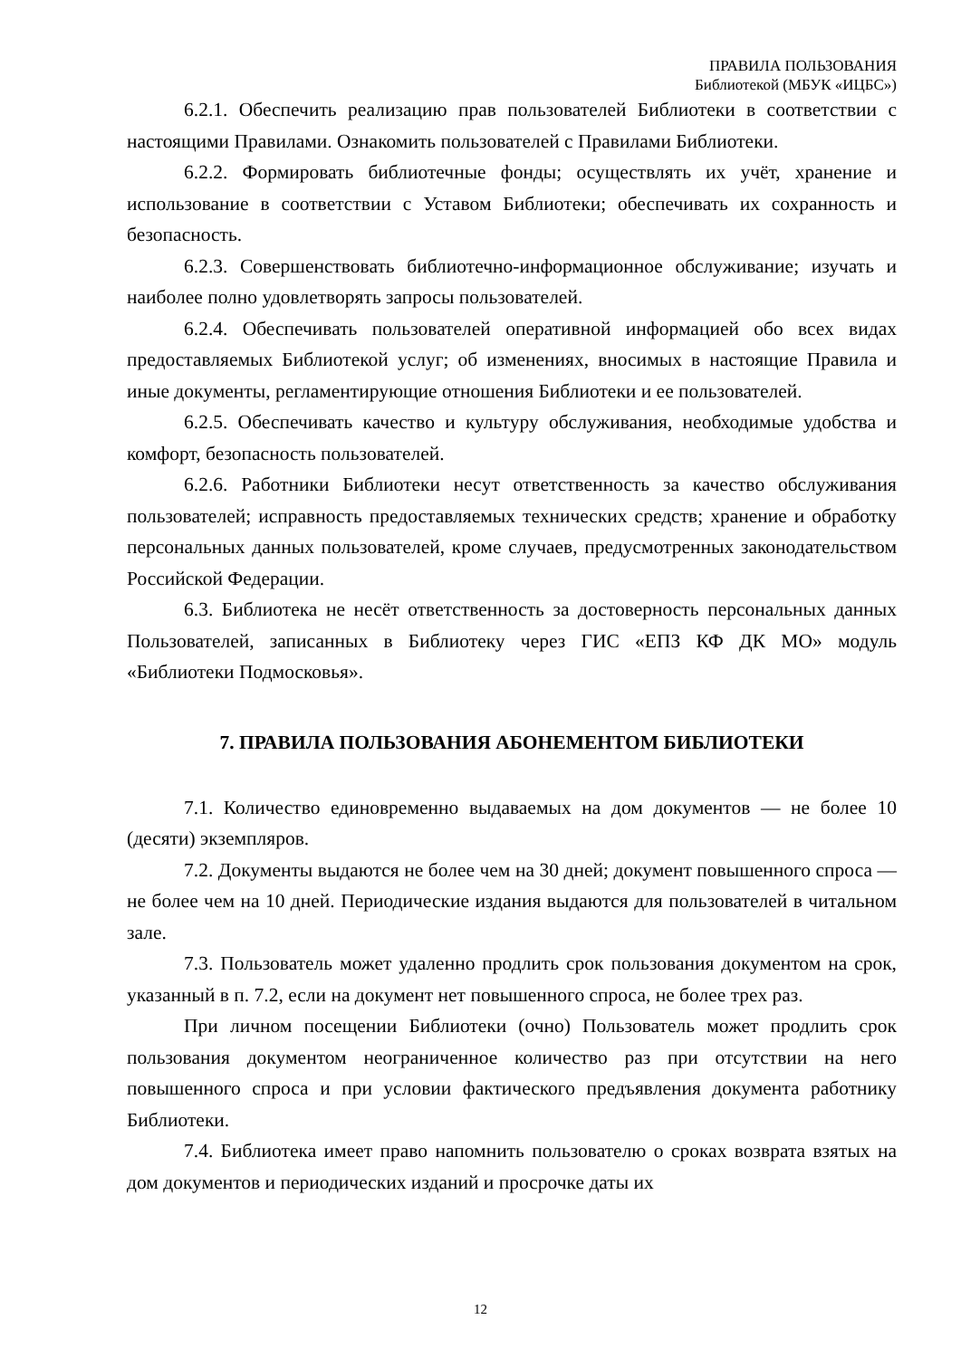ПРАВИЛА ПОЛЬЗОВАНИЯ
Библиотекой (МБУК «ИЦБС»)
6.2.1. Обеспечить реализацию прав пользователей Библиотеки в соответствии с настоящими Правилами. Ознакомить пользователей с Правилами Библиотеки.
6.2.2. Формировать библиотечные фонды; осуществлять их учёт, хранение и использование в соответствии с Уставом Библиотеки; обеспечивать их сохранность и безопасность.
6.2.3. Совершенствовать библиотечно-информационное обслуживание; изучать и наиболее полно удовлетворять запросы пользователей.
6.2.4. Обеспечивать пользователей оперативной информацией обо всех видах предоставляемых Библиотекой услуг; об изменениях, вносимых в настоящие Правила и иные документы, регламентирующие отношения Библиотеки и ее пользователей.
6.2.5. Обеспечивать качество и культуру обслуживания, необходимые удобства и комфорт, безопасность пользователей.
6.2.6. Работники Библиотеки несут ответственность за качество обслуживания пользователей; исправность предоставляемых технических средств; хранение и обработку персональных данных пользователей, кроме случаев, предусмотренных законодательством Российской Федерации.
6.3. Библиотека не несёт ответственность за достоверность персональных данных Пользователей, записанных в Библиотеку через ГИС «ЕПЗ КФ ДК МО» модуль «Библиотеки Подмосковья».
7. ПРАВИЛА ПОЛЬЗОВАНИЯ АБОНЕМЕНТОМ БИБЛИОТЕКИ
7.1. Количество единовременно выдаваемых на дом документов — не более 10 (десяти) экземпляров.
7.2. Документы выдаются не более чем на 30 дней; документ повышенного спроса — не более чем на 10 дней. Периодические издания выдаются для пользователей в читальном зале.
7.3. Пользователь может удаленно продлить срок пользования документом на срок, указанный в п. 7.2, если на документ нет повышенного спроса, не более трех раз.
При личном посещении Библиотеки (очно) Пользователь может продлить срок пользования документом неограниченное количество раз при отсутствии на него повышенного спроса и при условии фактического предъявления документа работнику Библиотеки.
7.4. Библиотека имеет право напомнить пользователю о сроках возврата взятых на дом документов и периодических изданий и просрочке даты их
12